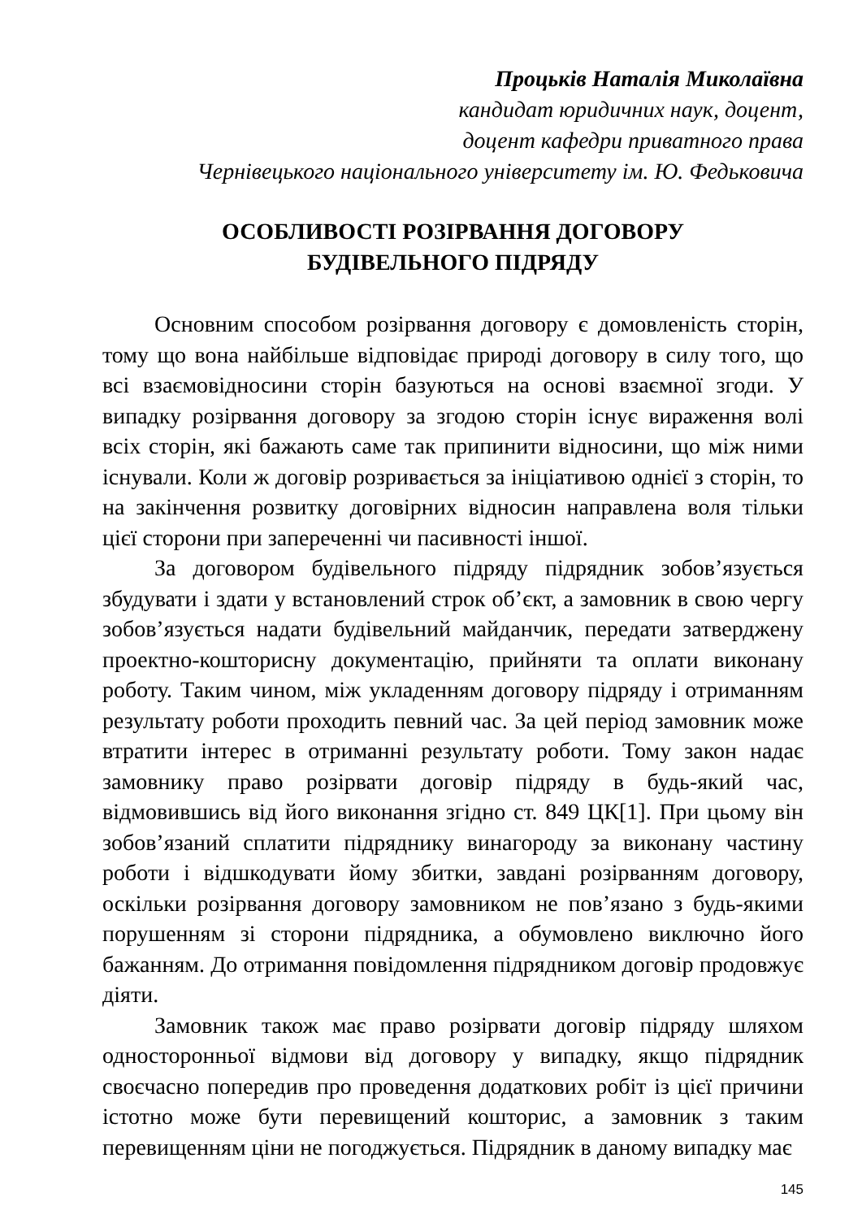Процьків Наталія Миколаївна
кандидат юридичних наук, доцент,
доцент кафедри приватного права
Чернівецького національного університету ім. Ю. Федьковича
ОСОБЛИВОСТІ РОЗІРВАННЯ ДОГОВОРУ
БУДІВЕЛЬНОГО ПІДРЯДУ
Основним способом розірвання договору є домовленість сторін, тому що вона найбільше відповідає природі договору в силу того, що всі взаємовідносини сторін базуються на основі взаємної згоди. У випадку розірвання договору за згодою сторін існує вираження волі всіх сторін, які бажають саме так припинити відносини, що між ними існували. Коли ж договір розривається за ініціативою однієї з сторін, то на закінчення розвитку договірних відносин направлена воля тільки цієї сторони при запереченні чи пасивності іншої.
За договором будівельного підряду підрядник зобов’язується збудувати і здати у встановлений строк об’єкт, а замовник в свою чергу зобов’язується надати будівельний майданчик, передати затверджену проектно-кошторисну документацію, прийняти та оплати виконану роботу. Таким чином, між укладенням договору підряду і отриманням результату роботи проходить певний час. За цей період замовник може втратити інтерес в отриманні результату роботи. Тому закон надає замовнику право розірвати договір підряду в будь-який час, відмовившись від його виконання згідно ст. 849 ЦК[1]. При цьому він зобов’язаний сплатити підряднику винагороду за виконану частину роботи і відшкодувати йому збитки, завдані розірванням договору, оскільки розірвання договору замовником не пов’язано з будь-якими порушенням зі сторони підрядника, а обумовлено виключно його бажанням. До отримання повідомлення підрядником договір продовжує діяти.
Замовник також має право розірвати договір підряду шляхом односторонньої відмови від договору у випадку, якщо підрядник своєчасно попередив про проведення додаткових робіт із цієї причини істотно може бути перевищений кошторис, а замовник з таким перевищенням ціни не погоджується. Підрядник в даному випадку має
145